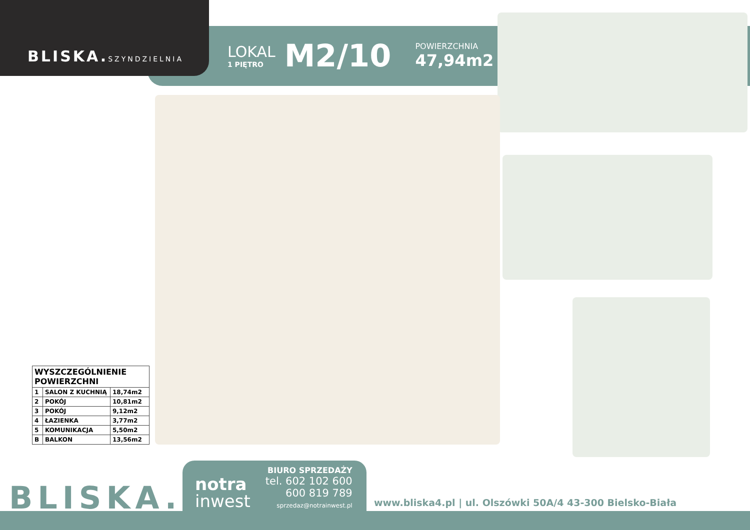BLISKA.SZYNDZIELNIA
LOKAL
1 PIĘTRO
M2/10
POWIERZCHNIA
47,94m2
| WYSZCZEGÓLNIENIE POWIERZCHNI | | |
| --- | --- | --- |
| 1 | SALON Z KUCHNIĄ | 18,74m2 |
| 2 | POKÓJ | 10,81m2 |
| 3 | POKÓJ | 9,12m2 |
| 4 | ŁAZIENKA | 3,77m2 |
| 5 | KOMUNIKACJA | 5,50m2 |
| B | BALKON | 13,56m2 |
BLISKA.
notra
inwest
BIURO SPRZEDAŻY
tel. 602 102 600
600 819 789
sprzedaz@notrainwest.pl
www.bliska4.pl | ul. Olszówki 50A/4 43-300 Bielsko-Biała